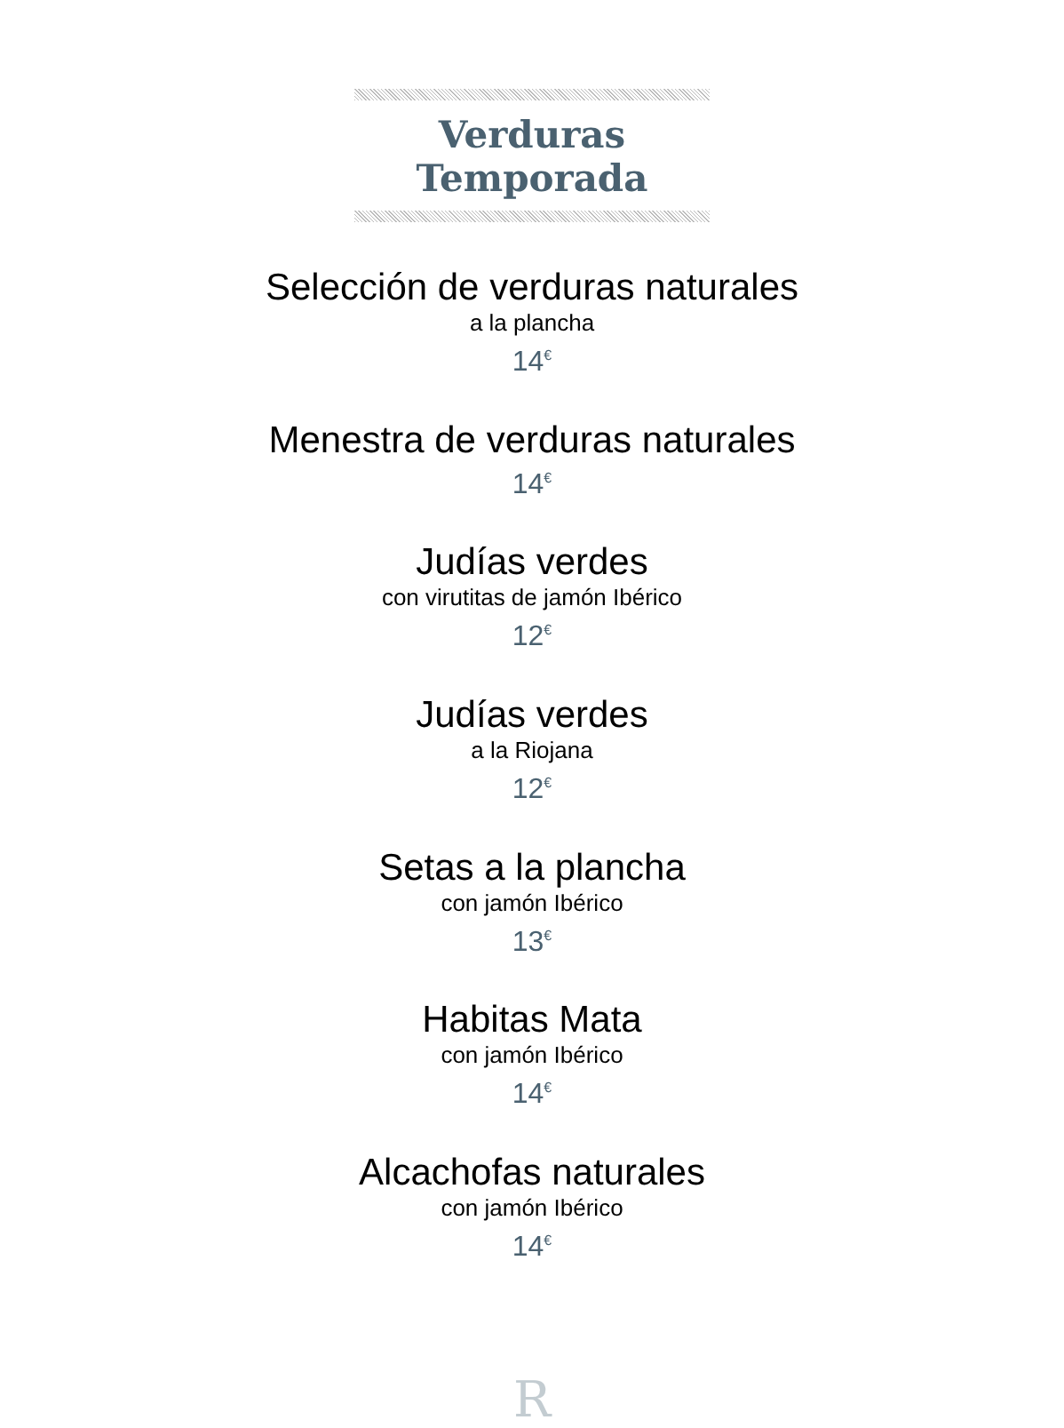Verduras Temporada
Selección de verduras naturales
a la plancha
14<sup>€</sup>
Menestra de verduras naturales
14<sup>€</sup>
Judías verdes
con virutitas de jamón Ibérico
12<sup>€</sup>
Judías verdes
a la Riojana
12<sup>€</sup>
Setas a la plancha
con jamón Ibérico
13<sup>€</sup>
Habitas Mata
con jamón Ibérico
14<sup>€</sup>
Alcachofas naturales
con jamón Ibérico
14<sup>€</sup>
R